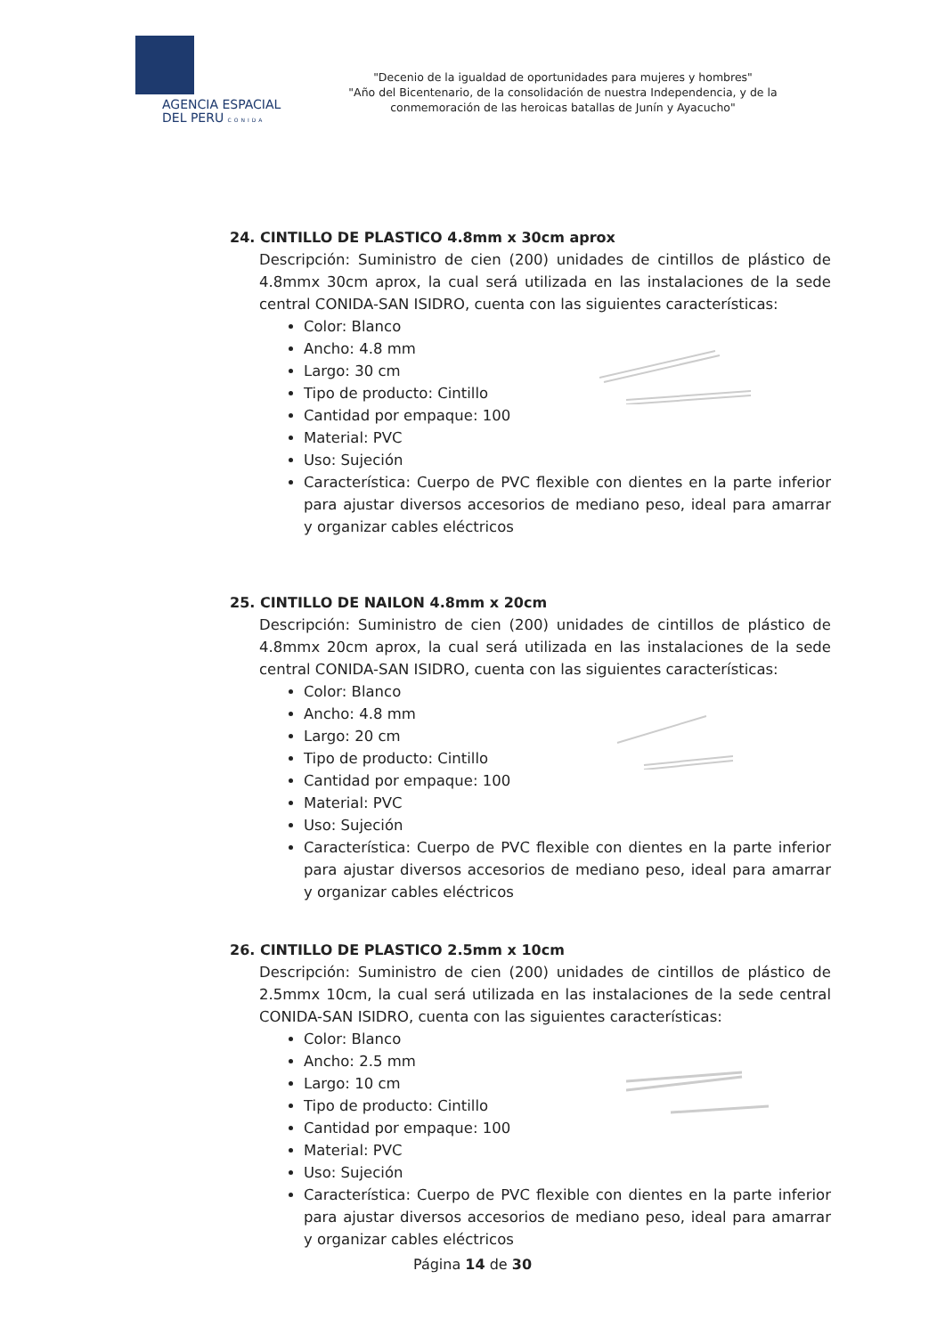AGENCIA ESPACIAL
DEL PERU CONIDA
"Decenio de la igualdad de oportunidades para mujeres y hombres"
"Año del Bicentenario, de la consolidación de nuestra Independencia, y de la conmemoración de las heroicas batallas de Junín y Ayacucho"
24. CINTILLO DE PLASTICO 4.8mm x 30cm aprox
Descripción: Suministro de cien (200) unidades de cintillos de plástico de 4.8mmx 30cm aprox, la cual será utilizada en las instalaciones de la sede central CONIDA-SAN ISIDRO, cuenta con las siguientes características:
Color: Blanco
Ancho: 4.8 mm
Largo: 30 cm
Tipo de producto: Cintillo
Cantidad por empaque: 100
Material: PVC
Uso: Sujeción
Característica: Cuerpo de PVC flexible con dientes en la parte inferior para ajustar diversos accesorios de mediano peso, ideal para amarrar y organizar cables eléctricos
25. CINTILLO DE NAILON 4.8mm x 20cm
Descripción: Suministro de cien (200) unidades de cintillos de plástico de 4.8mmx 20cm aprox, la cual será utilizada en las instalaciones de la sede central CONIDA-SAN ISIDRO, cuenta con las siguientes características:
Color: Blanco
Ancho: 4.8 mm
Largo: 20 cm
Tipo de producto: Cintillo
Cantidad por empaque: 100
Material: PVC
Uso: Sujeción
Característica: Cuerpo de PVC flexible con dientes en la parte inferior para ajustar diversos accesorios de mediano peso, ideal para amarrar y organizar cables eléctricos
26. CINTILLO DE PLASTICO 2.5mm x 10cm
Descripción: Suministro de cien (200) unidades de cintillos de plástico de 2.5mmx 10cm, la cual será utilizada en las instalaciones de la sede central CONIDA-SAN ISIDRO, cuenta con las siguientes características:
Color: Blanco
Ancho: 2.5 mm
Largo: 10 cm
Tipo de producto: Cintillo
Cantidad por empaque: 100
Material: PVC
Uso: Sujeción
Característica: Cuerpo de PVC flexible con dientes en la parte inferior para ajustar diversos accesorios de mediano peso, ideal para amarrar y organizar cables eléctricos
Página 14 de 30